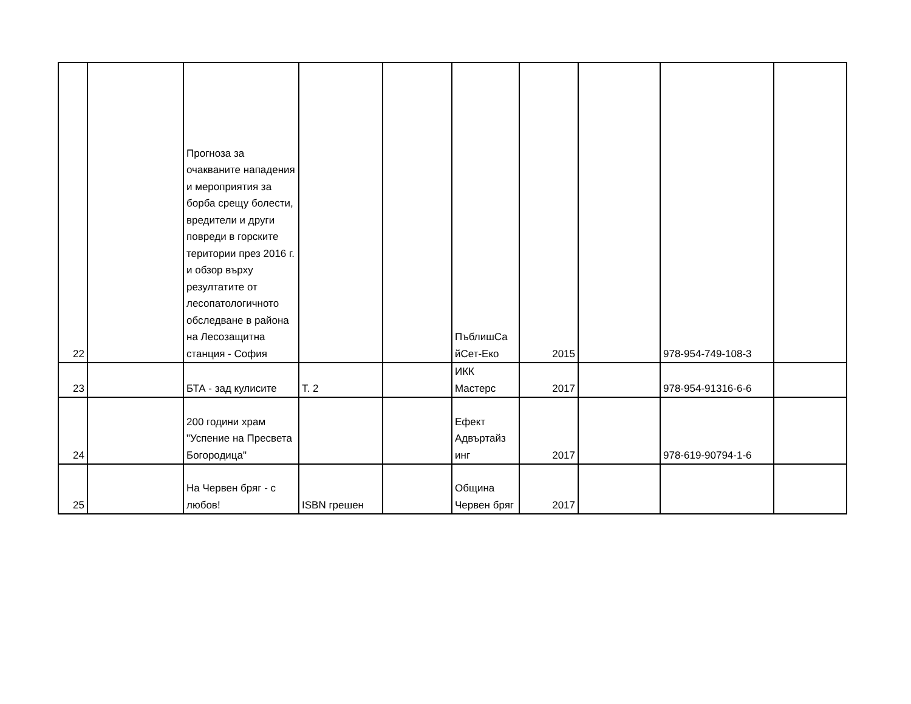| 22 | | Прогноза за очакваните нападения и мероприятия за борба срещу болести, вредители и други повреди в горските територии през 2016 г. и обзор върху резултатите от лесопатологичното обследване в района на Лесозащитна станция - София | | | ПъблишСа йСет-Еко | 2015 | | 978-954-749-108-3 | |
| 23 | | БТА - зад кулисите | Т. 2 | | ИКК Мастерс | 2017 | | 978-954-91316-6-6 | |
| 24 | | 200 години храм "Успение на Пресвета Богородица" | | | Ефект Адвъртайз инг | 2017 | | 978-619-90794-1-6 | |
| 25 | | На Червен бряг - с любов! | ISBN грешен | | Община Червен бряг | 2017 | | | |